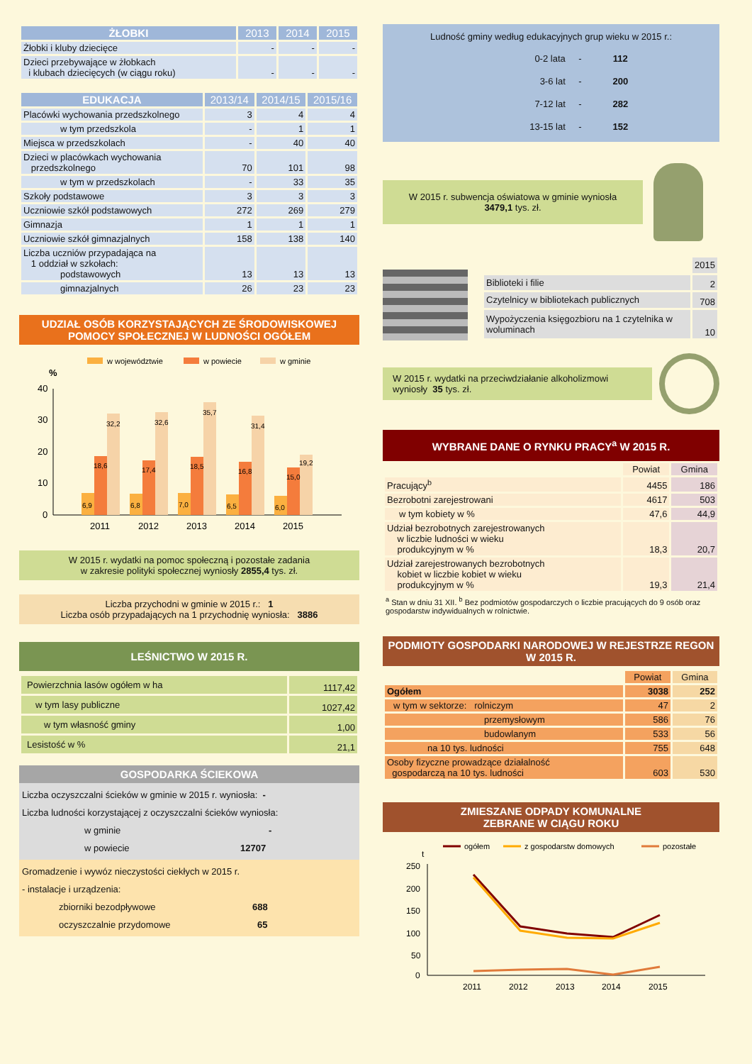| ŻŁOBKI | 2013 | 2014 | 2015 |
| --- | --- | --- | --- |
| Żłobki i kluby dziecięce | - | - | - |
| Dzieci przebywające w żłobkach i klubach dziecięcych (w ciągu roku) | - | - | - |
| EDUKACJA | 2013/14 | 2014/15 | 2015/16 |
| --- | --- | --- | --- |
| Placówki wychowania przedszkolnego | 3 | 4 | 4 |
| w tym przedszkola | - | 1 | 1 |
| Miejsca w przedszkolach | - | 40 | 40 |
| Dzieci w placówkach wychowania przedszkolnego | 70 | 101 | 98 |
| w tym w przedszkolach | - | 33 | 35 |
| Szkoły podstawowe | 3 | 3 | 3 |
| Uczniowie szkół podstawowych | 272 | 269 | 279 |
| Gimnazja | 1 | 1 | 1 |
| Uczniowie szkół gimnazjalnych | 158 | 138 | 140 |
| Liczba uczniów przypadająca na 1 oddział w szkołach: podstawowych | 13 | 13 | 13 |
| gimnazjalnych | 26 | 23 | 23 |
UDZIAŁ OSÓB KORZYSTAJĄCYCH ZE ŚRODOWISKOWEJ POMOCY SPOŁECZNEJ W LUDNOŚCI OGÓŁEM
w województwie
w powiecie
w gminie
%
40
30
20
10
0
6,9
18,6
32,2
6,8
17,4
32,6
7,0
18,5
35,7
6,5
16,8
31,4
6,0
15,0
19,2
2011
2012
2013
2014
2015
W 2015 r. wydatki na pomoc społeczną i pozostałe zadania
w zakresie polityki społecznej wyniosły 2855,4 tys. zł.
Liczba przychodni w gminie w 2015 r.: 1
Liczba osób przypadających na 1 przychodnię wyniosła: 3886
LEŚNICTWO W 2015 R.
| Powierzchnia lasów ogółem w ha | 1117,42 |
| w tym lasy publiczne | 1027,42 |
| w tym własność gminy | 1,00 |
| Lesistość w % | 21,1 |
GOSPODARKA ŚCIEKOWA
Liczba oczyszczalni ścieków w gminie w 2015 r. wyniosła: -
Liczba ludności korzystającej z oczyszczalni ścieków wyniosła:
w gminie -
w powiecie 12707
Gromadzenie i wywóz nieczystości ciekłych w 2015 r.
- instalacje i urządzenia:
zbiorniki bezodpływowe 688
oczyszczalnie przydomowe 65
Ludność gminy według edukacyjnych grup wieku w 2015 r.:
| 0-2 lata | - | 112 |
| 3-6 lat | - | 200 |
| 7-12 lat | - | 282 |
| 13-15 lat | - | 152 |
W 2015 r. subwencja oświatowa w gminie wyniosła
3479,1 tys. zł.
| | 2015 |
| Biblioteki i filie | 2 |
| Czytelnicy w bibliotekach publicznych | 708 |
| Wypożyczenia księgozbioru na 1 czytelnika w woluminach | 10 |
W 2015 r. wydatki na przeciwdziałanie alkoholizmowi wyniosły 35 tys. zł.
WYBRANE DANE O RYNKU PRACY<sup>a</sup> W 2015 R.
| | Powiat | Gmina |
| Pracujący<sup>b</sup> | 4455 | 186 |
| Bezrobotni zarejestrowani | 4617 | 503 |
| w tym kobiety w % | 47,6 | 44,9 |
| Udział bezrobotnych zarejestrowanych w liczbie ludności w wieku produkcyjnym w % | 18,3 | 20,7 |
| Udział zarejestrowanych bezrobotnych kobiet w liczbie kobiet w wieku produkcyjnym w % | 19,3 | 21,4 |
<sup>a</sup> Stan w dniu 31 XII. <sup>b</sup> Bez podmiotów gospodarczych o liczbie pracujących do 9 osób oraz gospodarstw indywidualnych w rolnictwie.
PODMIOTY GOSPODARKI NARODOWEJ W REJESTRZE REGON W 2015 R.
| | Powiat | Gmina |
| Ogółem | 3038 | 252 |
| w tym w sektorze: rolniczym | 47 | 2 |
| przemysłowym | 586 | 76 |
| budowlanym | 533 | 56 |
| na 10 tys. ludności | 755 | 648 |
| Osoby fizyczne prowadzące działalność gospodarczą na 10 tys. ludności | 603 | 530 |
ZMIESZANE ODPADY KOMUNALNE
ZEBRANE W CIĄGU ROKU
ogółem
z gospodarstw domowych
pozostałe
t
250
200
150
100
50
0
2011
2012
2013
2014
2015